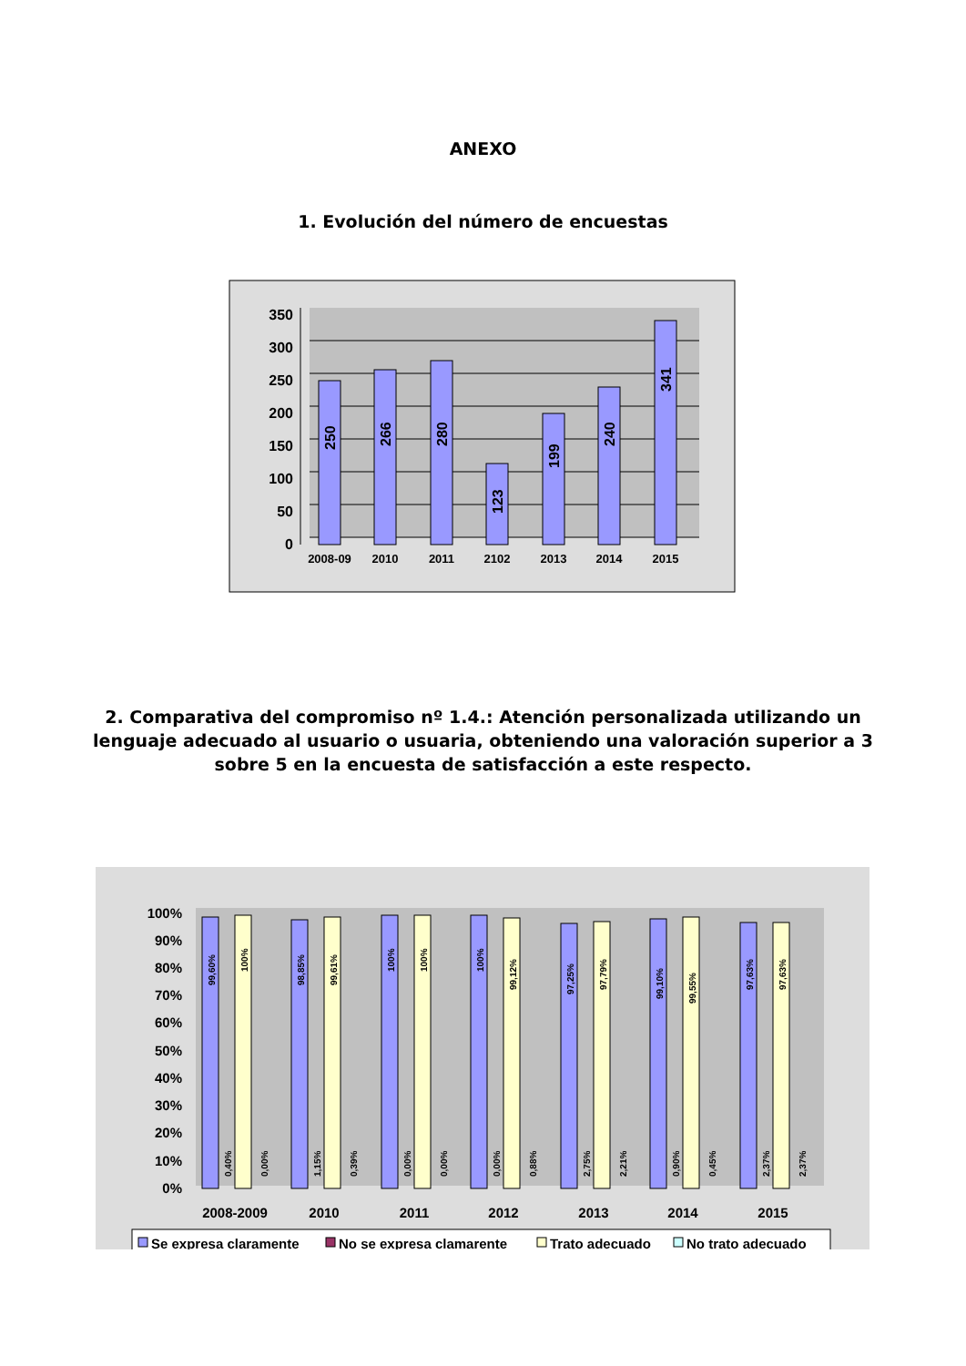ANEXO
1. Evolución del número de encuestas
0
50
100
150
200
250
300
350
2008-09
2010
2011
2102
2013
2014
2015
250
266
280
123
199
240
341
2. Comparativa del compromiso nº 1.4.: Atención personalizada utilizando un lenguaje adecuado al usuario o usuaria, obteniendo una valoración superior a 3 sobre 5 en la encuesta de satisfacción a este respecto.
0%
10%
20%
30%
40%
50%
60%
70%
80%
90%
100%
2008-2009
2010
2011
2012
2013
2014
2015
99,60%
100%
98,85%
99,61%
100%
100%
100%
99,12%
97,25%
97,79%
99,10%
99,55%
97,63%
97,63%
0,40%
0,00%
1,15%
0,39%
0,00%
0,00%
0,00%
0,88%
2,75%
2,21%
0,90%
0,45%
2,37%
2,37%
Se expresa claramente
No se expresa clamarente
Trato adecuado
No trato adecuado